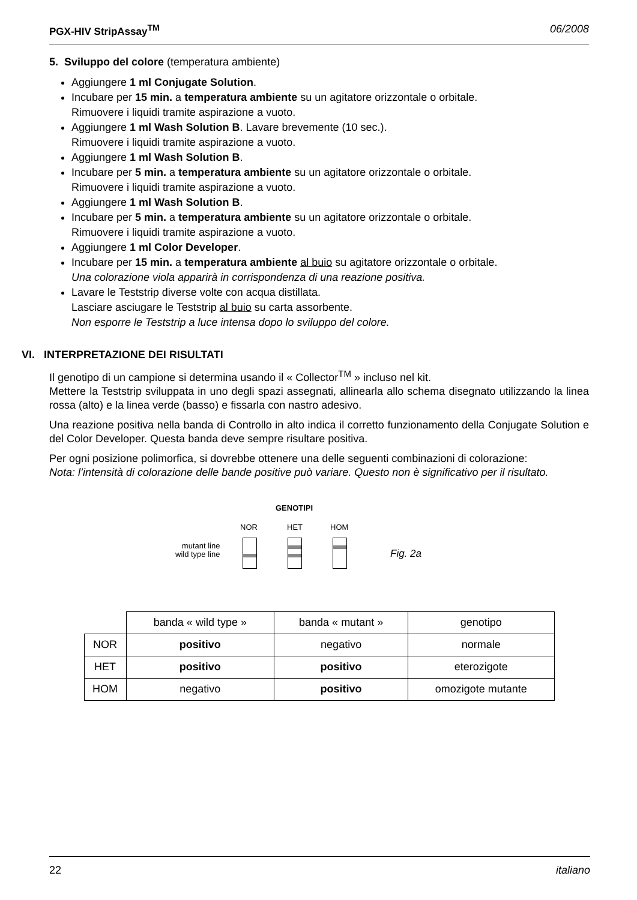PGX-HIV StripAssay<sup>TM</sup> 06/2008
5. Sviluppo del colore (temperatura ambiente)
Aggiungere 1 ml Conjugate Solution.
Incubare per 15 min. a temperatura ambiente su un agitatore orizzontale o orbitale.
Rimuovere i liquidi tramite aspirazione a vuoto.
Aggiungere 1 ml Wash Solution B. Lavare brevemente (10 sec.).
Rimuovere i liquidi tramite aspirazione a vuoto.
Aggiungere 1 ml Wash Solution B.
Incubare per 5 min. a temperatura ambiente su un agitatore orizzontale o orbitale.
Rimuovere i liquidi tramite aspirazione a vuoto.
Aggiungere 1 ml Wash Solution B.
Incubare per 5 min. a temperatura ambiente su un agitatore orizzontale o orbitale.
Rimuovere i liquidi tramite aspirazione a vuoto.
Aggiungere 1 ml Color Developer.
Incubare per 15 min. a temperatura ambiente al buio su agitatore orizzontale o orbitale.
Una colorazione viola apparirà in corrispondenza di una reazione positiva.
Lavare le Teststrip diverse volte con acqua distillata.
Lasciare asciugare le Teststrip al buio su carta assorbente.
Non esporre le Teststrip a luce intensa dopo lo sviluppo del colore.
VI. INTERPRETAZIONE DEI RISULTATI
Il genotipo di un campione si determina usando il « Collector<sup>TM</sup> » incluso nel kit.
Mettere la Teststrip sviluppata in uno degli spazi assegnati, allinearla allo schema disegnato utilizzando la linea rossa (alto) e la linea verde (basso) e fissarla con nastro adesivo.
Una reazione positiva nella banda di Controllo in alto indica il corretto funzionamento della Conjugate Solution e del Color Developer. Questa banda deve sempre risultare positiva.
Per ogni posizione polimorfica, si dovrebbe ottenere una delle seguenti combinazioni di colorazione:
Nota: l’intensità di colorazione delle bande positive può variare. Questo non è significativo per il risultato.
GENOTIPI
NOR HET HOM
mutant line
wild type line
Fig. 2a
| | banda « wild type » | banda « mutant » | genotipo |
| NOR | positivo | negativo | normale |
| HET | positivo | positivo | eterozigote |
| HOM | negativo | positivo | omozigote mutante |
22 italiano